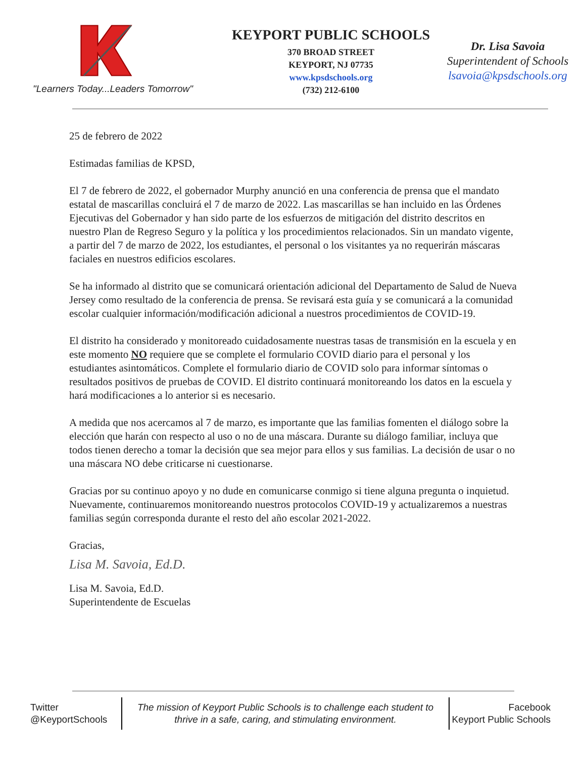"Learners Today...Leaders Tomorrow"
KEYPORT PUBLIC SCHOOLS
370 BROAD STREET
KEYPORT, NJ 07735
www.kpsdschools.org
(732) 212-6100
Dr. Lisa Savoia
Superintendent of Schools
lsavoia@kpsdschools.org
25 de febrero de 2022
Estimadas familias de KPSD,
El 7 de febrero de 2022, el gobernador Murphy anunció en una conferencia de prensa que el mandato estatal de mascarillas concluirá el 7 de marzo de 2022. Las mascarillas se han incluido en las Órdenes Ejecutivas del Gobernador y han sido parte de los esfuerzos de mitigación del distrito descritos en nuestro Plan de Regreso Seguro y la política y los procedimientos relacionados. Sin un mandato vigente, a partir del 7 de marzo de 2022, los estudiantes, el personal o los visitantes ya no requerirán máscaras faciales en nuestros edificios escolares.
Se ha informado al distrito que se comunicará orientación adicional del Departamento de Salud de Nueva Jersey como resultado de la conferencia de prensa. Se revisará esta guía y se comunicará a la comunidad escolar cualquier información/modificación adicional a nuestros procedimientos de COVID-19.
El distrito ha considerado y monitoreado cuidadosamente nuestras tasas de transmisión en la escuela y en este momento NO requiere que se complete el formulario COVID diario para el personal y los estudiantes asintomáticos. Complete el formulario diario de COVID solo para informar síntomas o resultados positivos de pruebas de COVID. El distrito continuará monitoreando los datos en la escuela y hará modificaciones a lo anterior si es necesario.
A medida que nos acercamos al 7 de marzo, es importante que las familias fomenten el diálogo sobre la elección que harán con respecto al uso o no de una máscara. Durante su diálogo familiar, incluya que todos tienen derecho a tomar la decisión que sea mejor para ellos y sus familias. La decisión de usar o no una máscara NO debe criticarse ni cuestionarse.
Gracias por su continuo apoyo y no dude en comunicarse conmigo si tiene alguna pregunta o inquietud. Nuevamente, continuaremos monitoreando nuestros protocolos COVID-19 y actualizaremos a nuestras familias según corresponda durante el resto del año escolar 2021-2022.
Gracias,
Lisa M. Savoia, Ed.D.
Lisa M. Savoia, Ed.D.
Superintendente de Escuelas
Twitter
@KeyportSchools
The mission of Keyport Public Schools is to challenge each student to thrive in a safe, caring, and stimulating environment.
Facebook
Keyport Public Schools